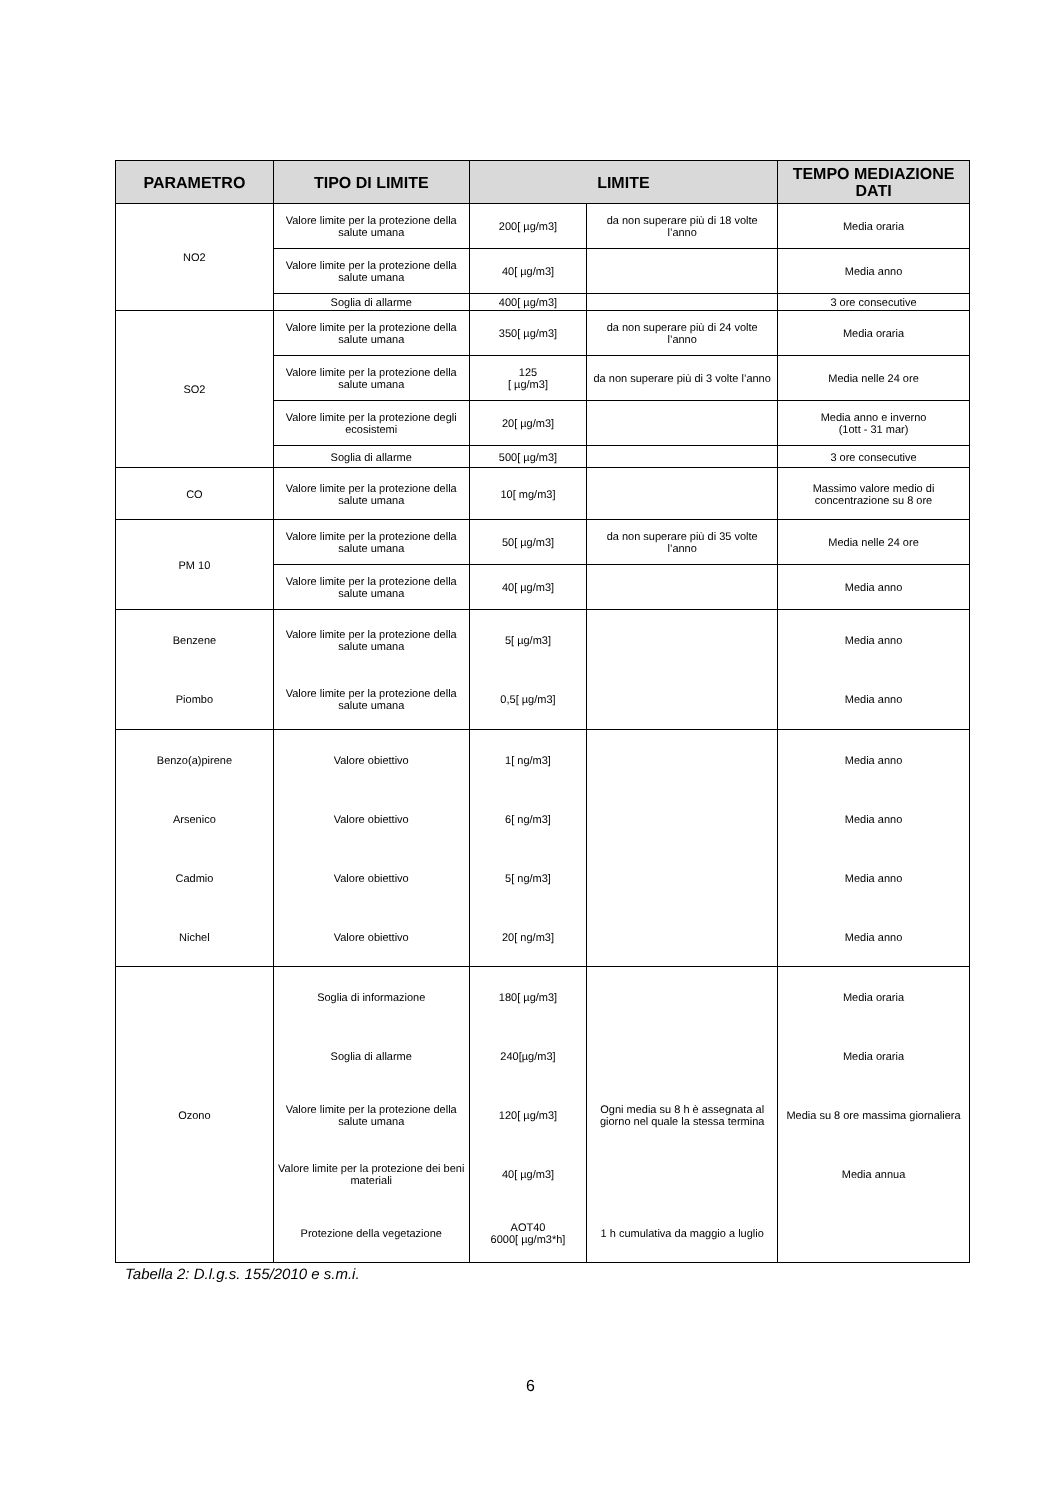| PARAMETRO | TIPO DI LIMITE | LIMITE | | TEMPO MEDIAZIONE DATI |
| --- | --- | --- | --- | --- |
| NO2 | Valore limite per la protezione della salute umana | 200[ µg/m3] | da non superare più di 18 volte l’anno | Media oraria |
| | Valore limite per la protezione della salute umana | 40[ µg/m3] | | Media anno |
| | Soglia di allarme | 400[ µg/m3] | | 3 ore consecutive |
| SO2 | Valore limite per la protezione della salute umana | 350[ µg/m3] | da non superare più di 24 volte l’anno | Media oraria |
| | Valore limite per la protezione della salute umana | 125 [ µg/m3] | da non superare più di 3 volte l’anno | Media nelle 24 ore |
| | Valore limite per la protezione degli ecosistemi | 20[ µg/m3] | | Media anno e inverno (1ott - 31 mar) |
| | Soglia di allarme | 500[ µg/m3] | | 3 ore consecutive |
| CO | Valore limite per la protezione della salute umana | 10[ mg/m3] | | Massimo valore medio di concentrazione su 8 ore |
| PM 10 | Valore limite per la protezione della salute umana | 50[ µg/m3] | da non superare più di 35 volte l’anno | Media nelle 24 ore |
| | Valore limite per la protezione della salute umana | 40[ µg/m3] | | Media anno |
| Benzene | Valore limite per la protezione della salute umana | 5[ µg/m3] | | Media anno |
| Piombo | Valore limite per la protezione della salute umana | 0,5[ µg/m3] | | Media anno |
| Benzo(a)pirene | Valore obiettivo | 1[ ng/m3] | | Media anno |
| Arsenico | Valore obiettivo | 6[ ng/m3] | | Media anno |
| Cadmio | Valore obiettivo | 5[ ng/m3] | | Media anno |
| Nichel | Valore obiettivo | 20[ ng/m3] | | Media anno |
| Ozono | Soglia di informazione | 180[ µg/m3] | | Media oraria |
| | Soglia di allarme | 240[µg/m3] | | Media oraria |
| | Valore limite per la protezione della salute umana | 120[ µg/m3] | Ogni media su 8 h è assegnata al giorno nel quale la stessa termina | Media su 8 ore massima giornaliera |
| | Valore limite per la protezione dei beni materiali | 40[ µg/m3] | | Media annua |
| | Protezione della vegetazione | AOT40 6000[ µg/m3*h] | 1 h cumulativa da maggio a luglio | |
Tabella 2: D.l.g.s. 155/2010 e s.m.i.
6